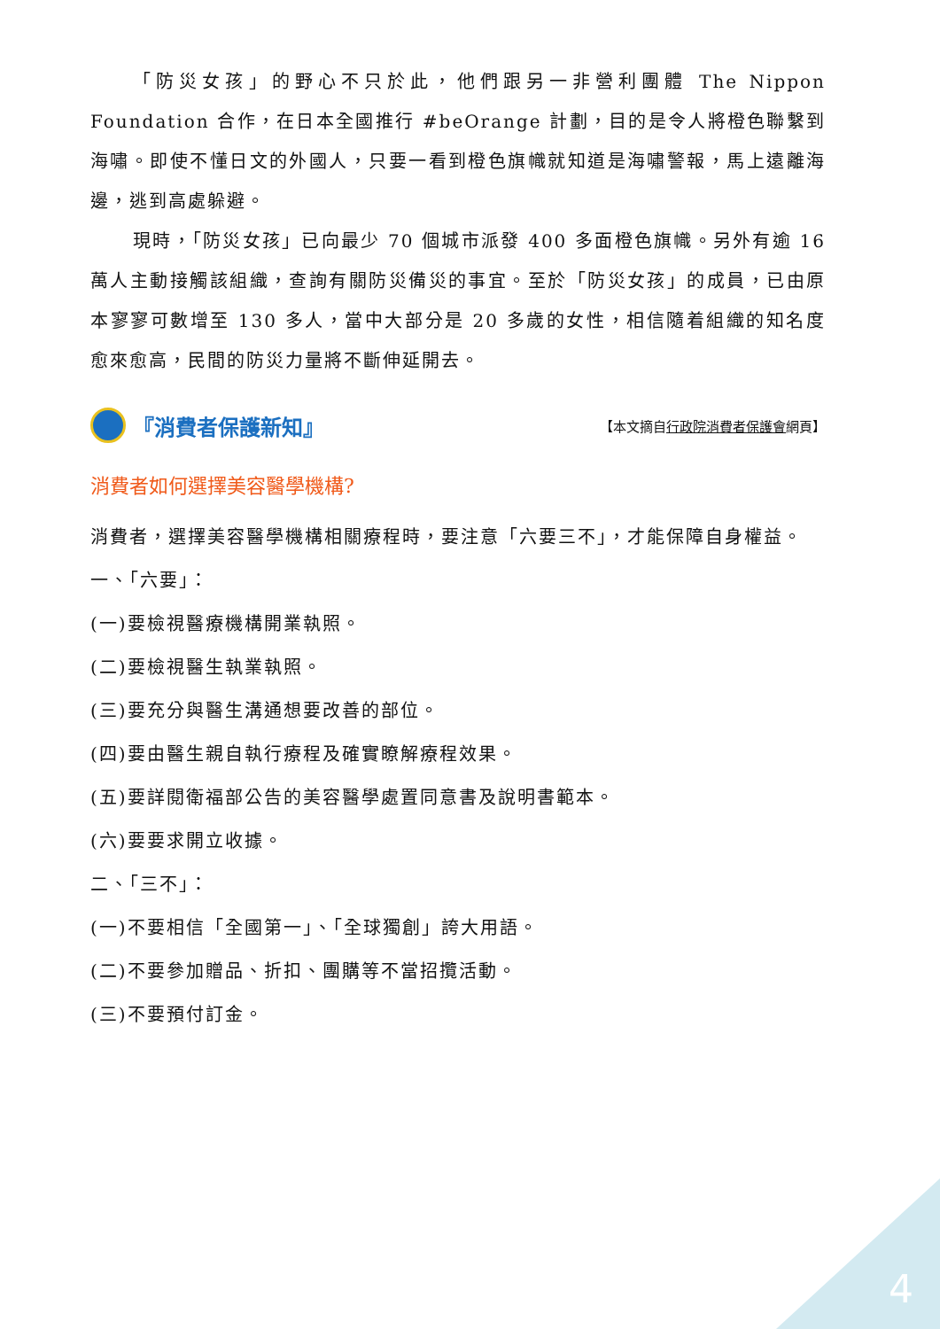「防災女孩」的野心不只於此，他們跟另一非營利團體 The Nippon Foundation 合作，在日本全國推行 #beOrange 計劃，目的是令人將橙色聯繫到海嘯。即使不懂日文的外國人，只要一看到橙色旗幟就知道是海嘯警報，馬上遠離海邊，逃到高處躲避。
現時，「防災女孩」已向最少 70 個城市派發 400 多面橙色旗幟。另外有逾 16 萬人主動接觸該組織，查詢有關防災備災的事宜。至於「防災女孩」的成員，已由原本寥寥可數增至 130 多人，當中大部分是 20 多歲的女性，相信隨着組織的知名度愈來愈高，民間的防災力量將不斷伸延開去。
『消費者保護新知』 【本文摘自行政院消費者保護會網頁】
消費者如何選擇美容醫學機構?
消費者，選擇美容醫學機構相關療程時，要注意「六要三不」，才能保障自身權益。
一、「六要」：
(一)要檢視醫療機構開業執照。
(二)要檢視醫生執業執照。
(三)要充分與醫生溝通想要改善的部位。
(四)要由醫生親自執行療程及確實瞭解療程效果。
(五)要詳閱衛福部公告的美容醫學處置同意書及說明書範本。
(六)要要求開立收據。
二、「三不」：
(一)不要相信「全國第一」、「全球獨創」誇大用語。
(二)不要參加贈品、折扣、團購等不當招攬活動。
(三)不要預付訂金。
4